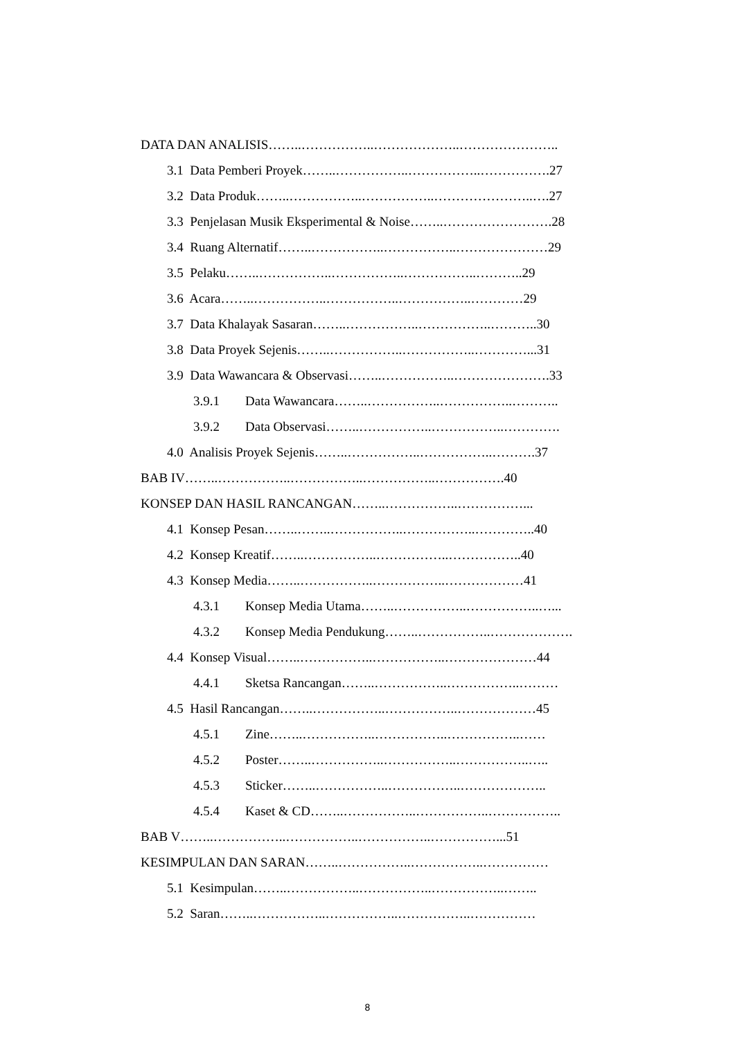DATA DAN ANALISIS……..……………..………………..…………………..
3.1 Data Pemberi Proyek……..……………..……………..…………….27
3.2 Data Produk……..……………..……………..…………………..….27
3.3 Penjelasan Musik Eksperimental & Noise……..…………………….28
3.4 Ruang Alternatif……..……………..……………..…………………29
3.5 Pelaku……..……………..……………..……………..………..29
3.6 Acara……..……………..……………..……………..…………29
3.7 Data Khalayak Sasaran……..……………..……………..………..30
3.8 Data Proyek Sejenis……..……………..……………..…………...31
3.9 Data Wawancara & Observasi……..……………..………………….33
3.9.1 Data Wawancara……..……………..……………..………..
3.9.2 Data Observasi……..……………..……………..………….
4.0 Analisis Proyek Sejenis……..……………..……………..……….37
BAB IV……..……………..……………..……………..…………….40
KONSEP DAN HASIL RANCANGAN……..……………..……………...
4.1 Konsep Pesan……..……..……………..……………..…………..40
4.2 Konsep Kreatif……..……………..……………..……………..40
4.3 Konsep Media……..……………..……………..………………41
4.3.1 Konsep Media Utama……..……………..……………..…...
4.3.2 Konsep Media Pendukung……..……………..……………….
4.4 Konsep Visual……..……………..……………..…………………44
4.4.1 Sketsa Rancangan……..……………..……………..………
4.5 Hasil Rancangan……..……………..……………..………………45
4.5.1 Zine……..……………..……………..……………..……
4.5.2 Poster……..……………..……………..……………..…..
4.5.3 Sticker……..……………..……………..………………..
4.5.4 Kaset & CD……..……………..……………..……………..
BAB V……..……………..……………..……………..……………...51
KESIMPULAN DAN SARAN……..……………..……………..……………
5.1 Kesimpulan……..……………..……………..……………..……..
5.2 Saran……..……………..……………..……………..……………
8